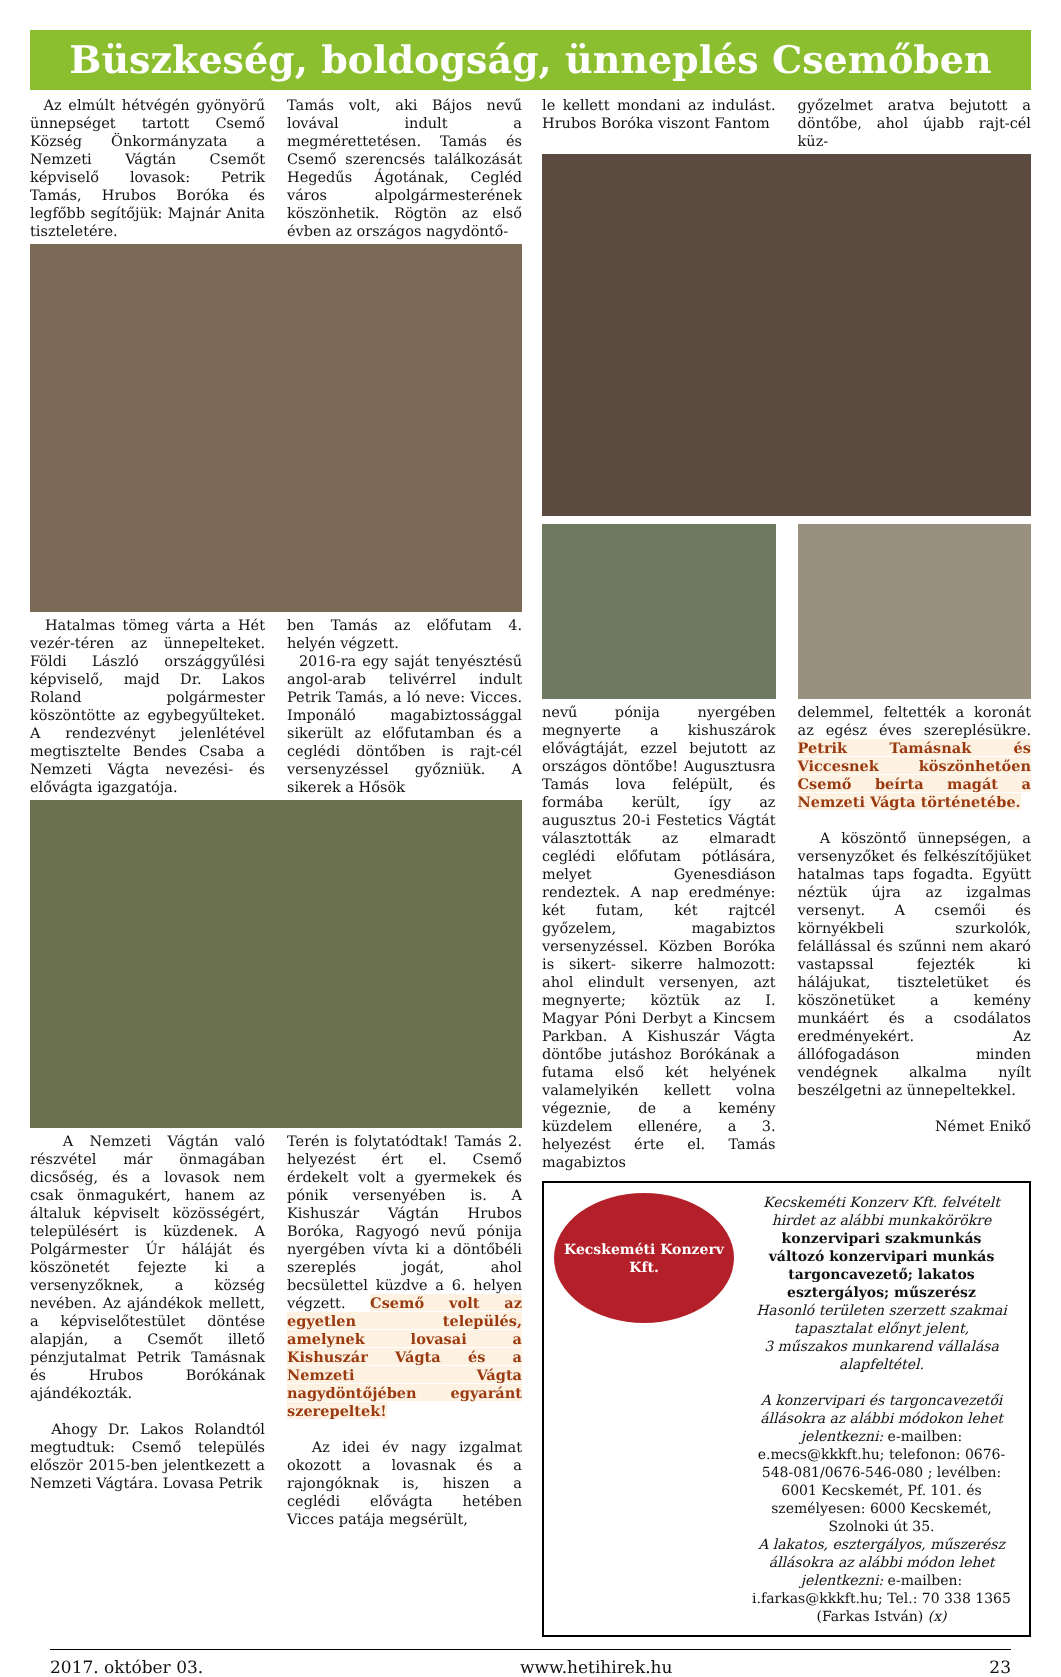Büszkeség, boldogság, ünneplés Csemőben
Az elmúlt hétvégén gyönyörű ünnepséget tartott Csemő Község Önkormányzata a Nemzeti Vágtán Csemőt képviselő lovasok: Petrik Tamás, Hrubos Boróka és legfőbb segítőjük: Majnár Anita tiszteletére.
Tamás volt, aki Bájos nevű lovával indult a megmérettetésen. Tamás és Csemő szerencsés találkozását Hegedűs Ágotának, Cegléd város alpolgármesterének köszönhetik. Rögtön az első évben az országos nagydöntő-
Hatalmas tömeg várta a Hét vezér-téren az ünnepelteket. Földi László országgyűlési képviselő, majd Dr. Lakos Roland polgármester köszöntötte az egybegyűlteket. A rendezvényt jelenlétével megtisztelte Bendes Csaba a Nemzeti Vágta nevezési- és elővágta igazgatója.
ben Tamás az előfutam 4. helyén végzett.
2016-ra egy saját tenyésztésű angol-arab telivérrel indult Petrik Tamás, a ló neve: Vicces. Imponáló magabiztossággal sikerült az előfutamban és a ceglédi döntőben is rajt-cél versenyzéssel győzniük. A sikerek a Hősök
A Nemzeti Vágtán való részvétel már önmagában dicsőség, és a lovasok nem csak önmagukért, hanem az általuk képviselt közösségért, településért is küzdenek. A Polgármester Úr háláját és köszönetét fejezte ki a versenyzőknek, a község nevében. Az ajándékok mellett, a képviselőtestület döntése alapján, a Csemőt illető pénzjutalmat Petrik Tamásnak és Hrubos Borókának ajándékozták.
Ahogy Dr. Lakos Rolandtól megtudtuk: Csemő település először 2015-ben jelentkezett a Nemzeti Vágtára. Lovasa Petrik
Terén is folytatódtak! Tamás 2. helyezést ért el. Csemő érdekelt volt a gyermekek és pónik versenyében is. A Kishuszár Vágtán Hrubos Boróka, Ragyogó nevű pónija nyergében vívta ki a döntőbéli szereplés jogát, ahol becsülettel küzdve a 6. helyen végzett. Csemő volt az egyetlen település, amelynek lovasai a Kishuszár Vágta és a Nemzeti Vágta nagydöntőjében egyaránt szerepeltek!
Az idei év nagy izgalmat okozott a lovasnak és a rajongóknak is, hiszen a ceglédi elővágta hetében Vicces patája megsérült,
le kellett mondani az indulást. Hrubos Boróka viszont Fantom
győzelmet aratva bejutott a döntőbe, ahol újabb rajt-cél küz-
nevű pónija nyergében megnyerte a kishuszárok elővágtáját, ezzel bejutott az országos döntőbe! Augusztusra Tamás lova felépült, és formába került, így az augusztus 20-i Festetics Vágtát választották az elmaradt ceglédi előfutam pótlására, melyet Gyenesdiáson rendeztek. A nap eredménye: két futam, két rajtcél győzelem, magabiztos versenyzéssel. Közben Boróka is sikert- sikerre halmozott: ahol elindult versenyen, azt megnyerte; köztük az I. Magyar Póni Derbyt a Kincsem Parkban. A Kishuszár Vágta döntőbe jutáshoz Borókának a futama első két helyének valamelyikén kellett volna végeznie, de a kemény küzdelem ellenére, a 3. helyezést érte el. Tamás magabiztos
delemmel, feltették a koronát az egész éves szereplésükre. Petrik Tamásnak és Viccesnek köszönhetően Csemő beírta magát a Nemzeti Vágta történetébe.
A köszöntő ünnepségen, a versenyzőket és felkészítőjüket hatalmas taps fogadta. Együtt néztük újra az izgalmas versenyt. A csemői és környékbeli szurkolók, felállással és szűnni nem akaró vastapssal fejezték ki hálájukat, tiszteletüket és köszönetüket a kemény munkáért és a csodálatos eredményekért. Az állófogadáson minden vendégnek alkalma nyílt beszélgetni az ünnepeltekkel.
Német Enikő
Kecskeméti Konzerv Kft.
Kecskeméti Konzerv Kft. felvételt hirdet az alábbi munkakörökre
konzervipari szakmunkás
változó konzervipari munkás
targoncavezető; lakatos
esztergályos; műszerész
Hasonló területen szerzett szakmai tapasztalat előnyt jelent,
3 műszakos munkarend vállalása alapfeltétel.
A konzervipari és targoncavezetői állásokra az alábbi módokon lehet jelentkezni: e-mailben: e.mecs@kkkft.hu; telefonon: 0676-548-081/0676-546-080 ; levélben: 6001 Kecskemét, Pf. 101. és személyesen: 6000 Kecskemét, Szolnoki út 35.
A lakatos, esztergályos, műszerész állásokra az alábbi módon lehet jelentkezni: e-mailben: i.farkas@kkkft.hu; Tel.: 70 338 1365 (Farkas István) (x)
2017. október 03. www.hetihirek.hu 23